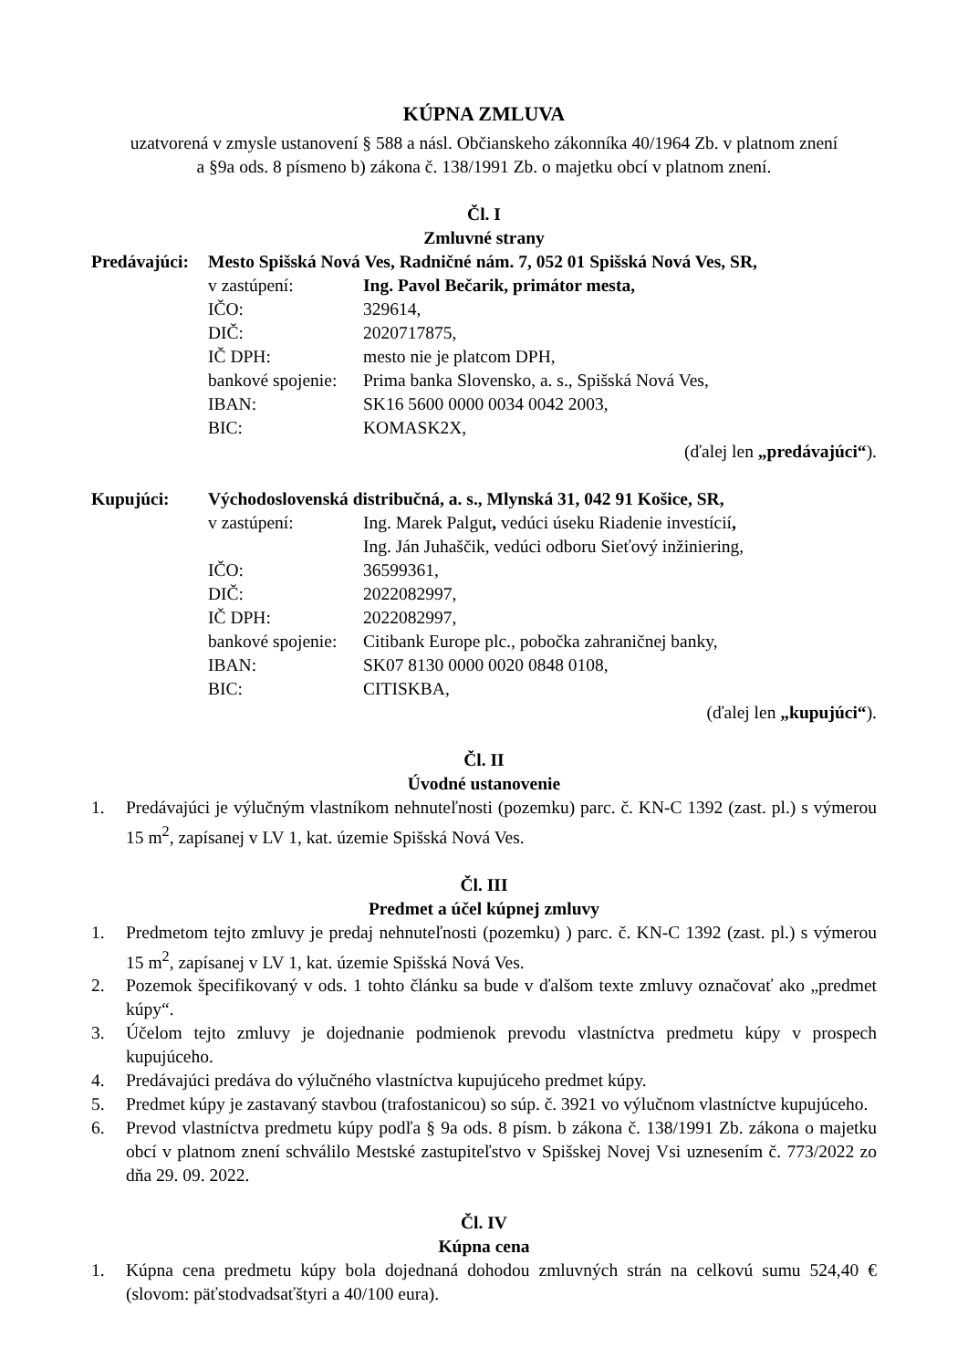KÚPNA ZMLUVA
uzatvorená v zmysle ustanovení § 588 a násl. Občianskeho zákonníka 40/1964 Zb. v platnom znení
a §9a ods. 8 písmeno b) zákona č. 138/1991 Zb. o majetku obcí v platnom znení.
Čl. I
Zmluvné strany
Predávajúci:
Mesto Spišská Nová Ves, Radničné nám. 7, 052 01 Spišská Nová Ves, SR,
v zastúpení:
Ing. Pavol Bečarik, primátor mesta,
IČO:
329614,
DIČ:
2020717875,
IČ DPH:
mesto nie je platcom DPH,
bankové spojenie:
Prima banka Slovensko, a. s., Spišská Nová Ves,
IBAN:
SK16 5600 0000 0034 0042 2003,
BIC:
KOMASK2X,
(ďalej len „predávajúci“).
Kupujúci:
Východoslovenská distribučná, a. s., Mlynská 31, 042 91 Košice, SR,
v zastúpení:
Ing. Marek Palgut, vedúci úseku Riadenie investícií,
Ing. Ján Juhaščik, vedúci odboru Sieťový inžiniering,
IČO:
36599361,
DIČ:
2022082997,
IČ DPH:
2022082997,
bankové spojenie:
Citibank Europe plc., pobočka zahraničnej banky,
IBAN:
SK07 8130 0000 0020 0848 0108,
BIC:
CITISKBA,
(ďalej len „kupujúci“).
Čl. II
Úvodné ustanovenie
1. Predávajúci je výlučným vlastníkom nehnuteľnosti (pozemku) parc. č. KN-C 1392 (zast. pl.) s výmerou 15 m<sup>2</sup>, zapísanej v LV 1, kat. územie Spišská Nová Ves.
Čl. III
Predmet a účel kúpnej zmluvy
1. Predmetom tejto zmluvy je predaj nehnuteľnosti (pozemku) ) parc. č. KN-C 1392 (zast. pl.) s výmerou 15 m<sup>2</sup>, zapísanej v LV 1, kat. územie Spišská Nová Ves.
2. Pozemok špecifikovaný v ods. 1 tohto článku sa bude v ďalšom texte zmluvy označovať ako „predmet kúpy“.
3. Účelom tejto zmluvy je dojednanie podmienok prevodu vlastníctva predmetu kúpy v prospech kupujúceho.
4. Predávajúci predáva do výlučného vlastníctva kupujúceho predmet kúpy.
5. Predmet kúpy je zastavaný stavbou (trafostanicou) so súp. č. 3921 vo výlučnom vlastníctve kupujúceho.
6. Prevod vlastníctva predmetu kúpy podľa § 9a ods. 8 písm. b zákona č. 138/1991 Zb. zákona o majetku obcí v platnom znení schválilo Mestské zastupiteľstvo v Spišskej Novej Vsi uznesením č. 773/2022 zo dňa 29. 09. 2022.
Čl. IV
Kúpna cena
1. Kúpna cena predmetu kúpy bola dojednaná dohodou zmluvných strán na celkovú sumu 524,40 € (slovom: päťstodvadsaťštyri a 40/100 eura).